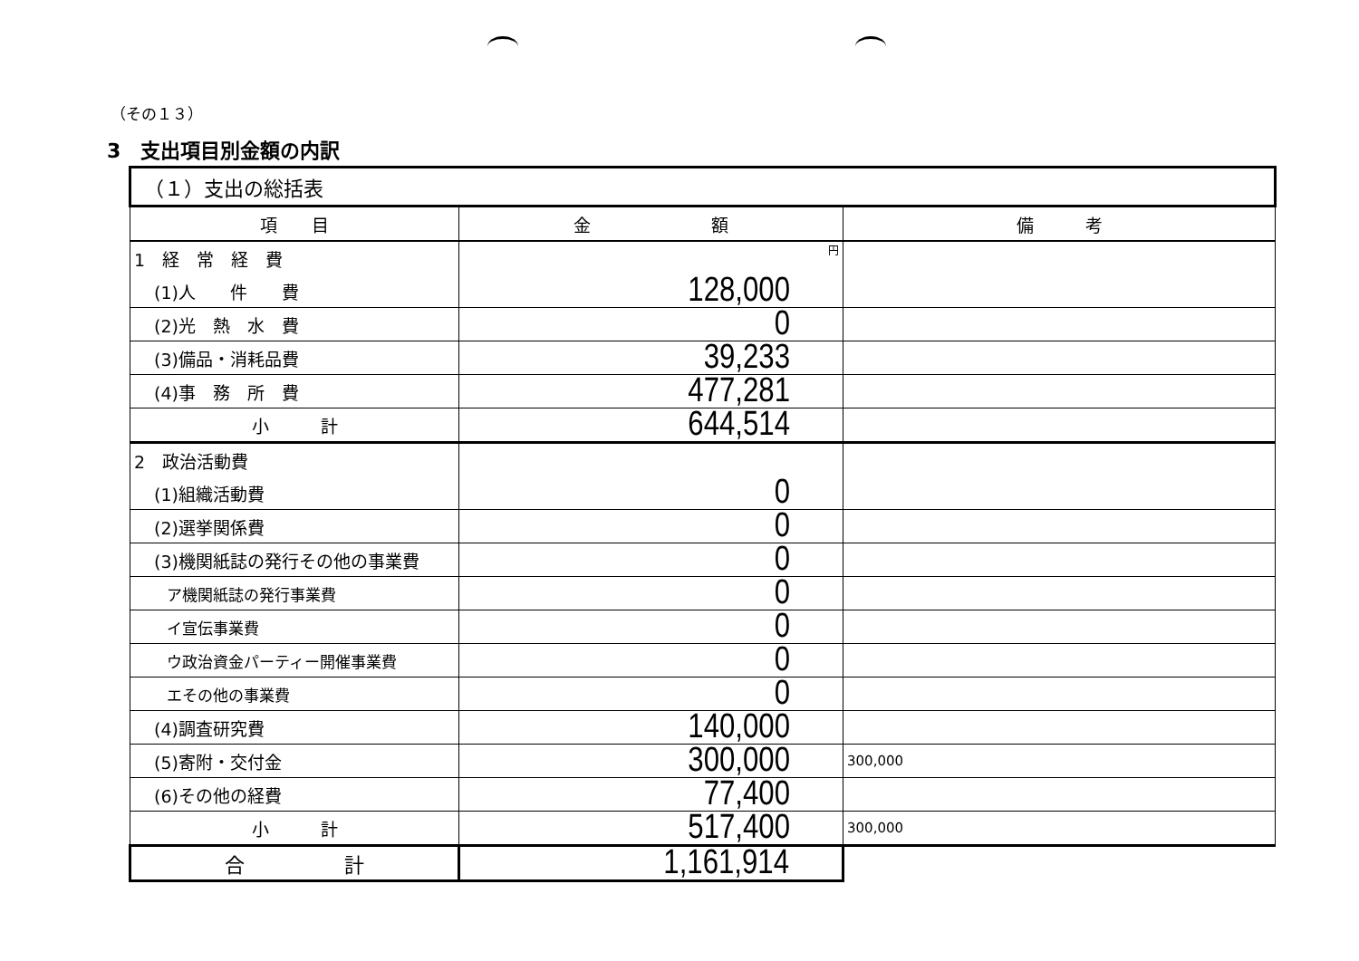（その１３）
3　支出項目別金額の内訳
| （１）支出の総括表 | | |
| 項 目 | 金 額 | 備 考 |
| 1 経 常 経 費 | 円 | |
| (1)人 件 費 | 128,000 | |
| (2)光 熱 水 費 | 0 | |
| (3)備品・消耗品費 | 39,233 | |
| (4)事 務 所 費 | 477,281 | |
| 小 計 | 644,514 | |
| 2 政治活動費 | | |
| (1)組織活動費 | 0 | |
| (2)選挙関係費 | 0 | |
| (3)機関紙誌の発行その他の事業費 | 0 | |
| ア機関紙誌の発行事業費 | 0 | |
| イ宣伝事業費 | 0 | |
| ウ政治資金パーティー開催事業費 | 0 | |
| エその他の事業費 | 0 | |
| (4)調査研究費 | 140,000 | |
| (5)寄附・交付金 | 300,000 | 300,000 |
| (6)その他の経費 | 77,400 | |
| 小 計 | 517,400 | 300,000 |
| 合 計 | 1,161,914 | |